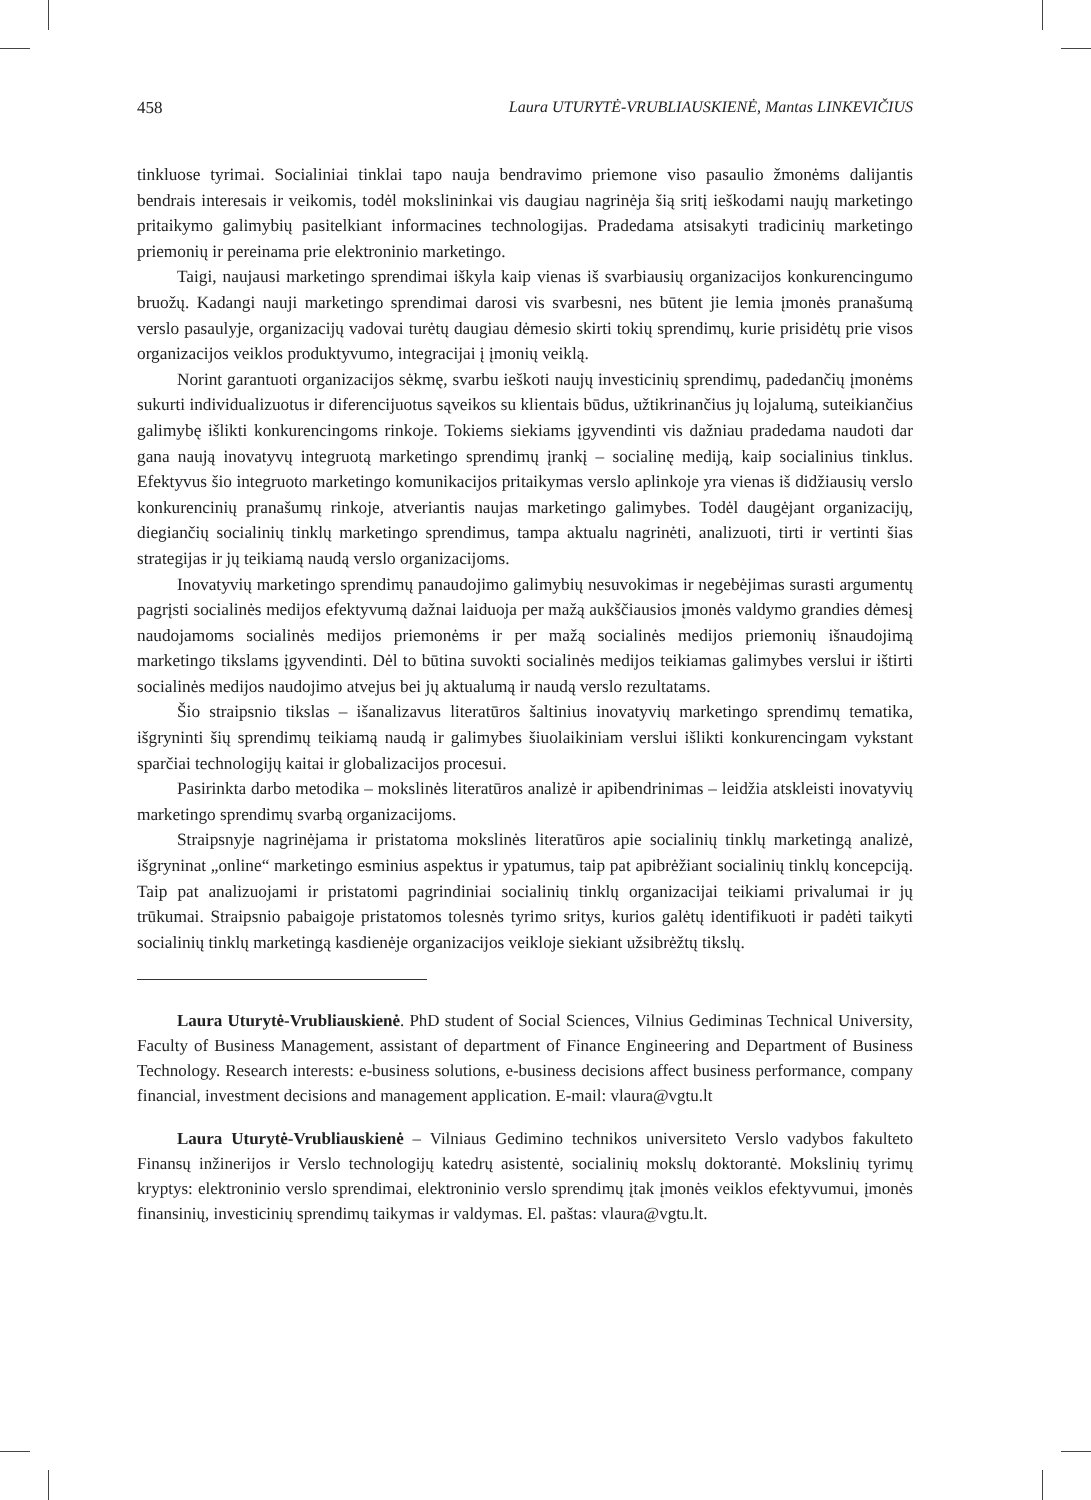458 Laura UTURYTĖ-VRUBLIAUSKIENĖ, Mantas LINKEVIČIUS
tinkluose tyrimai. Socialiniai tinklai tapo nauja bendravimo priemone viso pasaulio žmonėms dalijantis bendrais interesais ir veikomis, todėl mokslininkai vis daugiau nagrinėja šią sritį ieškodami naujų marketingo pritaikymo galimybių pasitelkiant informacines technologijas. Pradedama atsisakyti tradicinių marketingo priemonių ir pereinama prie elektroninio marketingo.
Taigi, naujausi marketingo sprendimai iškyla kaip vienas iš svarbiausių organizacijos konkurencingumo bruožų. Kadangi nauji marketingo sprendimai darosi vis svarbesni, nes būtent jie lemia įmonės pranašumą verslo pasaulyje, organizacijų vadovai turėtų daugiau dėmesio skirti tokių sprendimų, kurie prisidėtų prie visos organizacijos veiklos produktyvumo, integracijai į įmonių veiklą.
Norint garantuoti organizacijos sėkmę, svarbu ieškoti naujų investicinių sprendimų, padedančių įmonėms sukurti individualizuotus ir diferencijuotus sąveikos su klientais būdus, užtikrinančius jų lojalumą, suteikiančius galimybę išlikti konkurencingoms rinkoje. Tokiems siekiams įgyvendinti vis dažniau pradedama naudoti dar gana naują inovatyvų integruotą marketingo sprendimų įrankį – socialinę mediją, kaip socialinius tinklus. Efektyvus šio integruoto marketingo komunikacijos pritaikymas verslo aplinkoje yra vienas iš didžiausių verslo konkurencinių pranašumų rinkoje, atveriantis naujas marketingo galimybes. Todėl daugėjant organizacijų, diegiančių socialinių tinklų marketingo sprendimus, tampa aktualu nagrinėti, analizuoti, tirti ir vertinti šias strategijas ir jų teikiamą naudą verslo organizacijoms.
Inovatyvių marketingo sprendimų panaudojimo galimybių nesuvokimas ir negebėjimas surasti argumentų pagrįsti socialinės medijos efektyvumą dažnai laiduoja per mažą aukščiausios įmonės valdymo grandies dėmesį naudojamoms socialinės medijos priemonėms ir per mažą socialinės medijos priemonių išnaudojimą marketingo tikslams įgyvendinti. Dėl to būtina suvokti socialinės medijos teikiamas galimybes verslui ir ištirti socialinės medijos naudojimo atvejus bei jų aktualumą ir naudą verslo rezultatams.
Šio straipsnio tikslas – išanalizavus literatūros šaltinius inovatyvių marketingo sprendimų tematika, išgryninti šių sprendimų teikiamą naudą ir galimybes šiuolaikiniam verslui išlikti konkurencingam vykstant sparčiai technologijų kaitai ir globalizacijos procesui.
Pasirinkta darbo metodika – mokslinės literatūros analizė ir apibendrinimas – leidžia atskleisti inovatyvių marketingo sprendimų svarbą organizacijoms.
Straipsnyje nagrinėjama ir pristatoma mokslinės literatūros apie socialinių tinklų marketingą analizė, išgryninat „online“ marketingo esminius aspektus ir ypatumus, taip pat apibrėžiant socialinių tinklų koncepciją. Taip pat analizuojami ir pristatomi pagrindiniai socialinių tinklų organizacijai teikiami privalumai ir jų trūkumai. Straipsnio pabaigoje pristatomos tolesnės tyrimo sritys, kurios galėtų identifikuoti ir padėti taikyti socialinių tinklų marketingą kasdienėje organizacijos veikloje siekiant užsibrėžtų tikslų.
Laura Uturytė-Vrubliauskienė. PhD student of Social Sciences, Vilnius Gediminas Technical University, Faculty of Business Management, assistant of department of Finance Engineering and Department of Business Technology. Research interests: e-business solutions, e-business decisions affect business performance, company financial, investment decisions and management application. E-mail: vlaura@vgtu.lt
Laura Uturytė-Vrubliauskienė – Vilniaus Gedimino technikos universiteto Verslo vadybos fakulteto Finansų inžinerijos ir Verslo technologijų katedrų asistentė, socialinių mokslų doktorantė. Mokslinių tyrimų kryptys: elektroninio verslo sprendimai, elektroninio verslo sprendimų įtak įmonės veiklos efektyvumui, įmonės finansinių, investicinių sprendimų taikymas ir valdymas. El. paštas: vlaura@vgtu.lt.